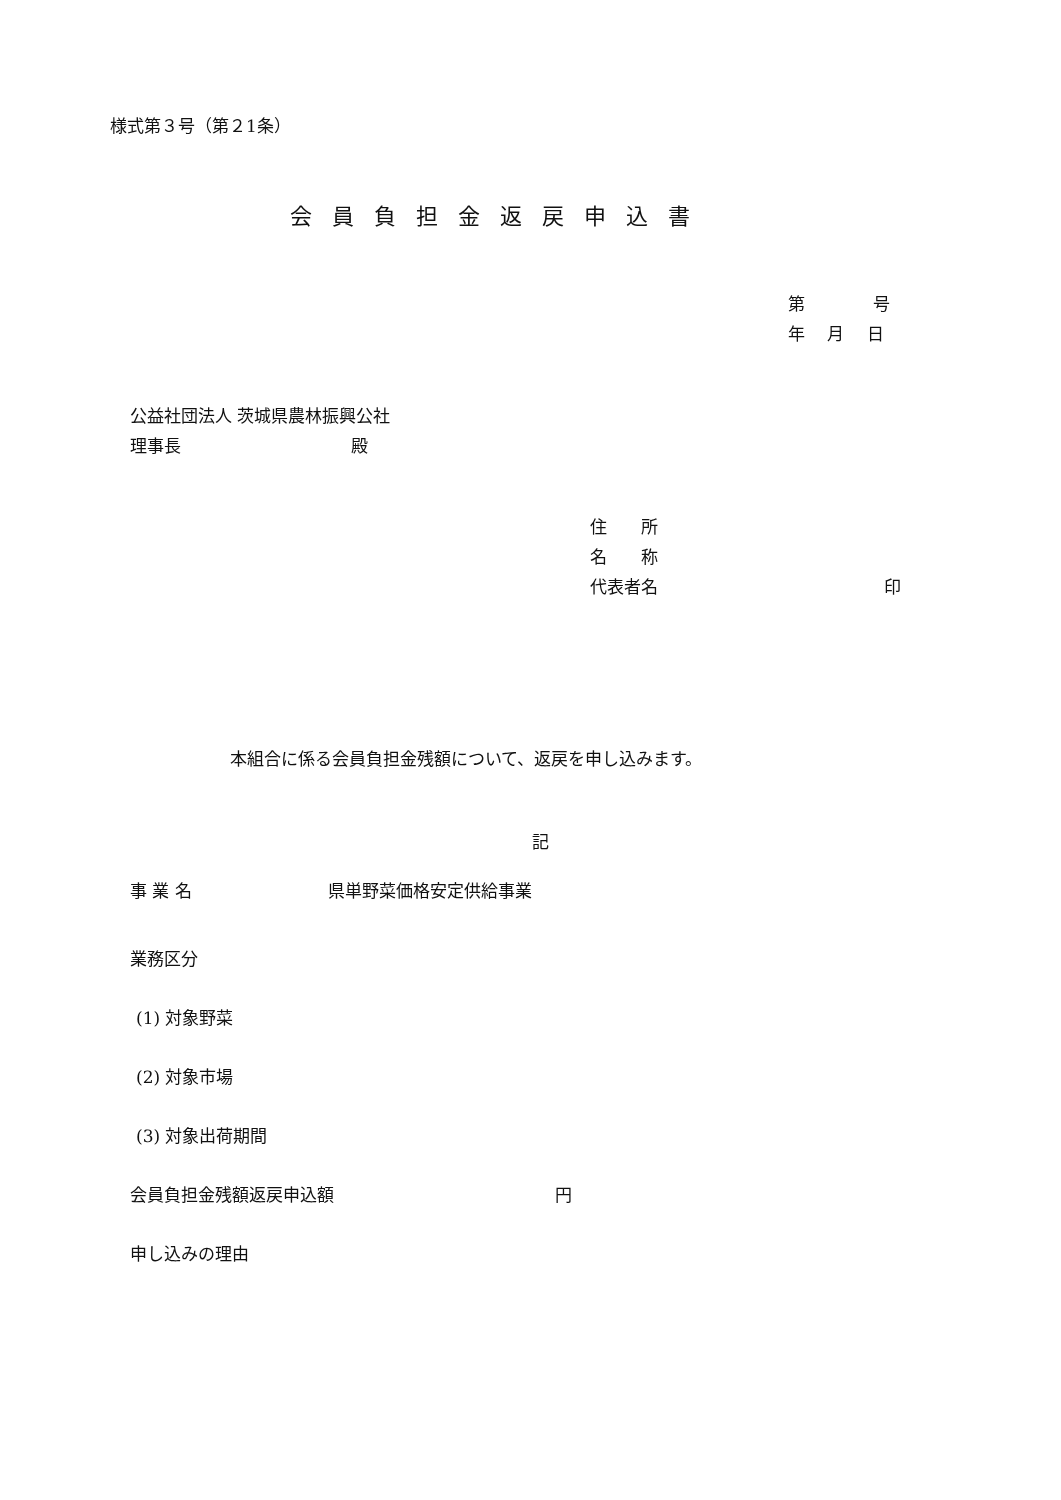様式第３号（第２1条）
会員負担金返戻申込書
第　　　　号
年　 月　 日
公益社団法人 茨城県農林振興公社
理事長　　　　　　　　　　殿
住　　所
名　　称
代表者名　　　　　　　　　　　　　 印
本組合に係る会員負担金残額について、返戻を申し込みます。
記
事 業 名　　　　　　　　県単野菜価格安定供給事業
業務区分
(1) 対象野菜
(2) 対象市場
(3) 対象出荷期間
会員負担金残額返戻申込額　　　　　　　　　　　　　円
申し込みの理由